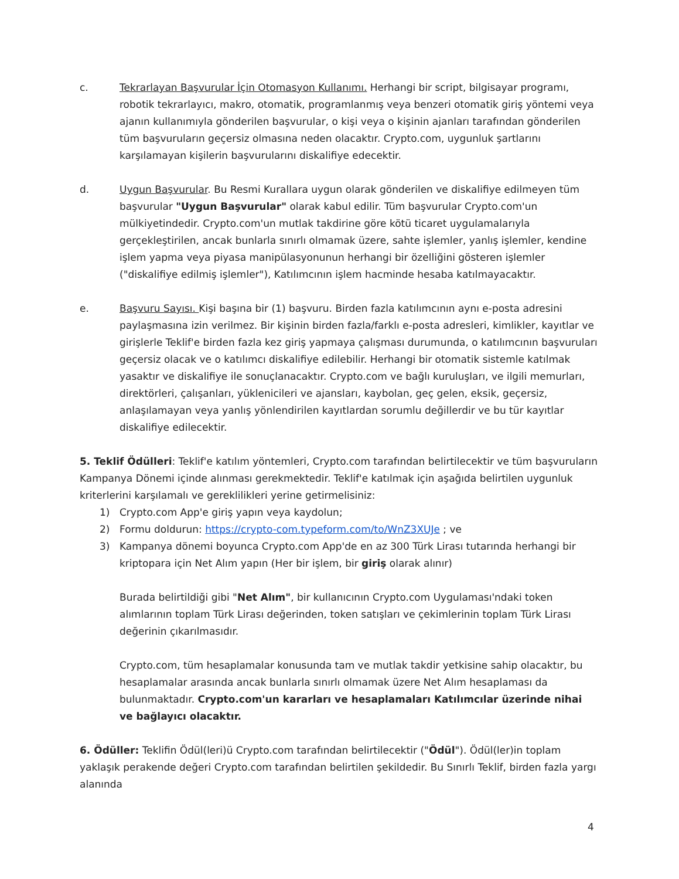c. Tekrarlayan Başvurular İçin Otomasyon Kullanımı. Herhangi bir script, bilgisayar programı, robotik tekrarlayıcı, makro, otomatik, programlanmış veya benzeri otomatik giriş yöntemi veya ajanın kullanımıyla gönderilen başvurular, o kişi veya o kişinin ajanları tarafından gönderilen tüm başvuruların geçersiz olmasına neden olacaktır. Crypto.com, uygunluk şartlarını karşılamayan kişilerin başvurularını diskalifiye edecektir.
d. Uygun Başvurular. Bu Resmi Kurallara uygun olarak gönderilen ve diskalifiye edilmeyen tüm başvurular "Uygun Başvurular" olarak kabul edilir. Tüm başvurular Crypto.com'un mülkiyetindedir. Crypto.com'un mutlak takdirine göre kötü ticaret uygulamalarıyla gerçekleştirilen, ancak bunlarla sınırlı olmamak üzere, sahte işlemler, yanlış işlemler, kendine işlem yapma veya piyasa manipülasyonunun herhangi bir özelliğini gösteren işlemler ("diskalifiye edilmiş işlemler"), Katılımcının işlem hacminde hesaba katılmayacaktır.
e. Başvuru Sayısı. Kişi başına bir (1) başvuru. Birden fazla katılımcının aynı e-posta adresini paylaşmasına izin verilmez. Bir kişinin birden fazla/farklı e-posta adresleri, kimlikler, kayıtlar ve girişlerle Teklif'e birden fazla kez giriş yapmaya çalışması durumunda, o katılımcının başvuruları geçersiz olacak ve o katılımcı diskalifiye edilebilir. Herhangi bir otomatik sistemle katılmak yasaktır ve diskalifiye ile sonuçlanacaktır. Crypto.com ve bağlı kuruluşları, ve ilgili memurları, direktörleri, çalışanları, yüklenicileri ve ajansları, kaybolan, geç gelen, eksik, geçersiz, anlaşılamayan veya yanlış yönlendirilen kayıtlardan sorumlu değillerdir ve bu tür kayıtlar diskalifiye edilecektir.
5. Teklif Ödülleri: Teklif'e katılım yöntemleri, Crypto.com tarafından belirtilecektir ve tüm başvuruların Kampanya Dönemi içinde alınması gerekmektedir. Teklif'e katılmak için aşağıda belirtilen uygunluk kriterlerini karşılamalı ve gereklilikleri yerine getirmelisiniz:
1) Crypto.com App'e giriş yapın veya kaydolun;
2) Formu doldurun: https://crypto-com.typeform.com/to/WnZ3XUJe ; ve
3) Kampanya dönemi boyunca Crypto.com App'de en az 300 Türk Lirası tutarında herhangi bir kriptopara için Net Alım yapın (Her bir işlem, bir giriş olarak alınır)
Burada belirtildiği gibi "Net Alım", bir kullanıcının Crypto.com Uygulaması'ndaki token alımlarının toplam Türk Lirası değerinden, token satışları ve çekimlerinin toplam Türk Lirası değerinin çıkarılmasıdır.
Crypto.com, tüm hesaplamalar konusunda tam ve mutlak takdir yetkisine sahip olacaktır, bu hesaplamalar arasında ancak bunlarla sınırlı olmamak üzere Net Alım hesaplaması da bulunmaktadır. Crypto.com'un kararları ve hesaplamaları Katılımcılar üzerinde nihai ve bağlayıcı olacaktır.
6. Ödüller: Teklifin Ödül(leri)ü Crypto.com tarafından belirtilecektir ("Ödül"). Ödül(ler)in toplam yaklaşık perakende değeri Crypto.com tarafından belirtilen şekildedir. Bu Sınırlı Teklif, birden fazla yargı alanında
4